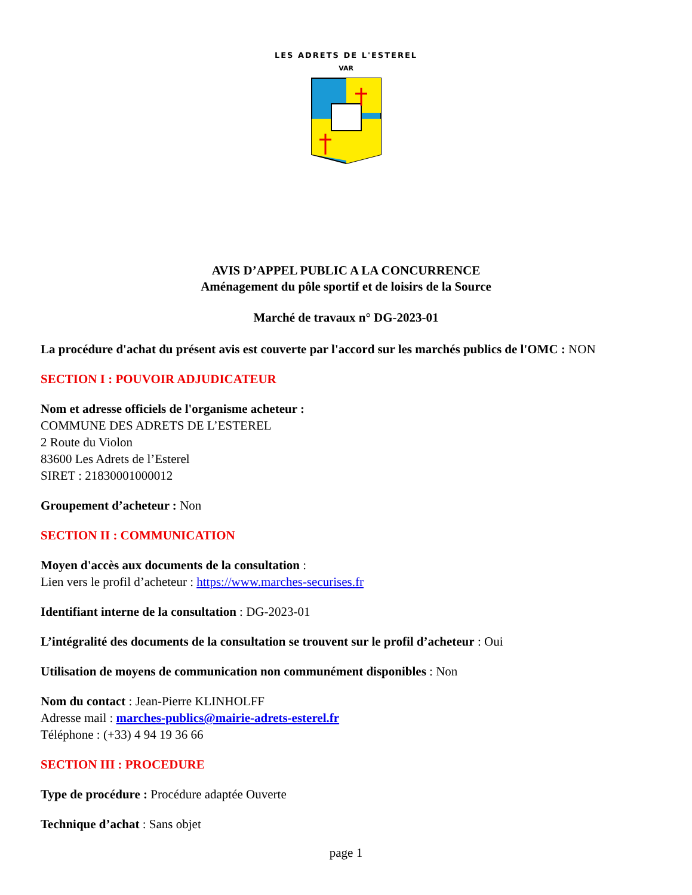LES ADRETS DE L'ESTEREL
VAR
AVIS D’APPEL PUBLIC A LA CONCURRENCE
Aménagement du pôle sportif et de loisirs de la Source
Marché de travaux n° DG-2023-01
La procédure d'achat du présent avis est couverte par l'accord sur les marchés publics de l'OMC : NON
SECTION I : POUVOIR ADJUDICATEUR
Nom et adresse officiels de l'organisme acheteur :
COMMUNE DES ADRETS DE L’ESTEREL
2 Route du Violon
83600 Les Adrets de l’Esterel
SIRET : 21830001000012
Groupement d’acheteur : Non
SECTION II : COMMUNICATION
Moyen d'accès aux documents de la consultation :
Lien vers le profil d’acheteur : https://www.marches-securises.fr
Identifiant interne de la consultation : DG-2023-01
L’intégralité des documents de la consultation se trouvent sur le profil d’acheteur : Oui
Utilisation de moyens de communication non communément disponibles : Non
Nom du contact : Jean-Pierre KLINHOLFF
Adresse mail : marches-publics@mairie-adrets-esterel.fr
Téléphone : (+33) 4 94 19 36 66
SECTION III : PROCEDURE
Type de procédure : Procédure adaptée Ouverte
Technique d’achat : Sans objet
page 1